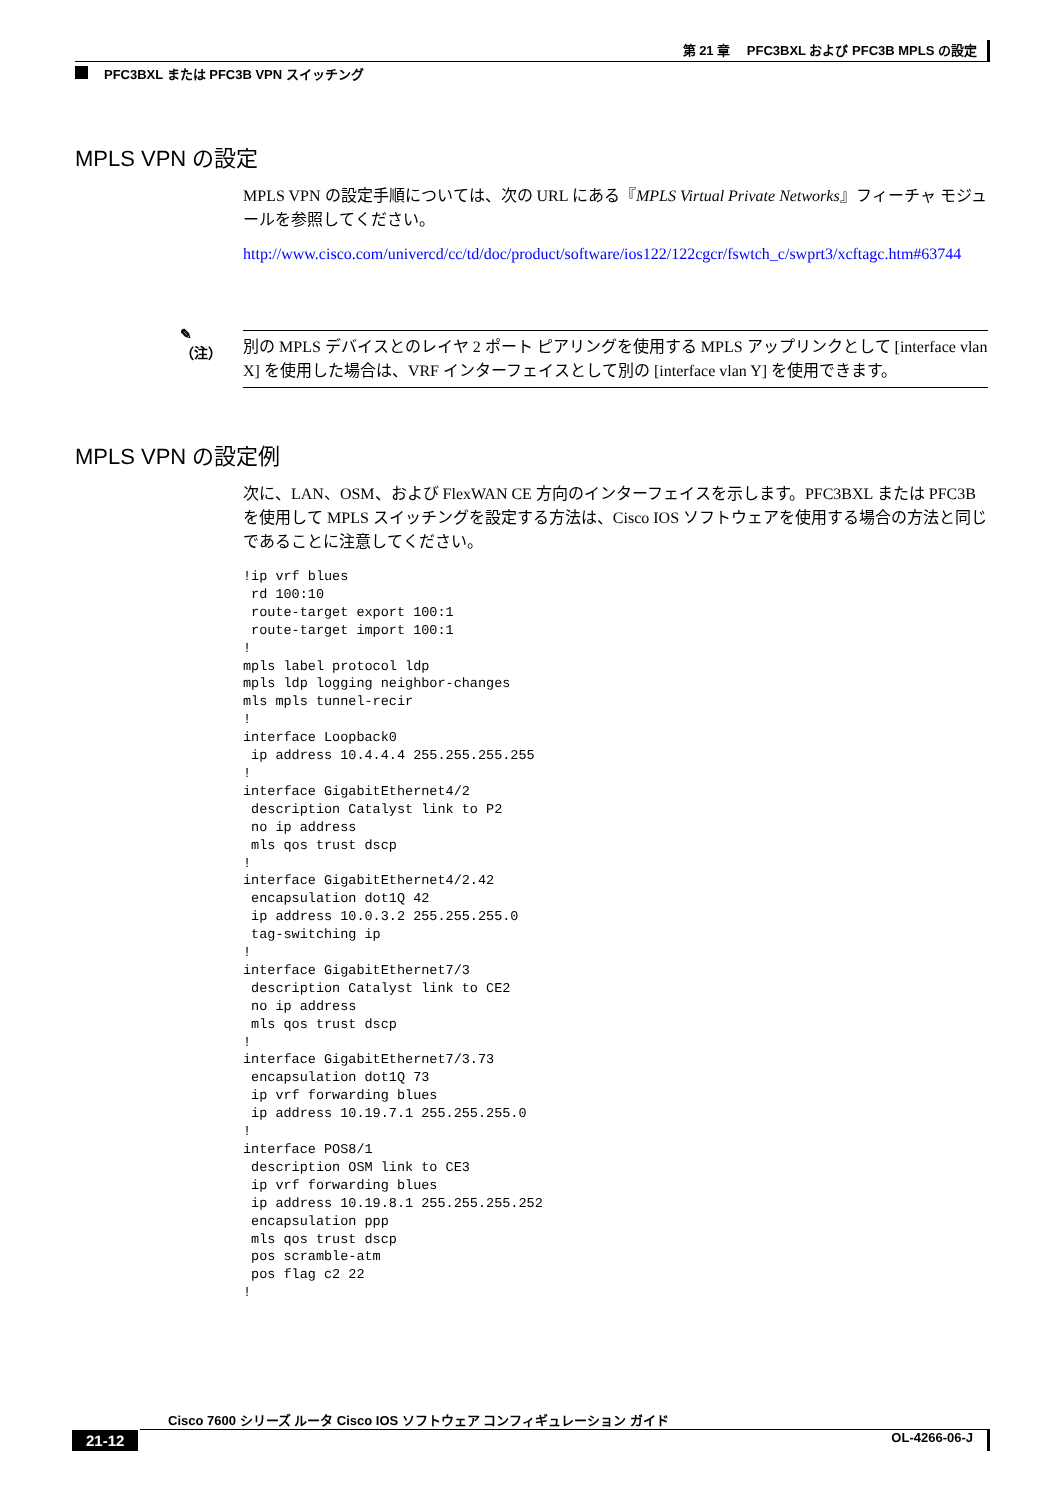第 21 章　 PFC3BXL および PFC3B MPLS の設定
PFC3BXL または PFC3B VPN スイッチング
MPLS VPN の設定
MPLS VPN の設定手順については、次の URL にある『MPLS Virtual Private Networks』フィーチャ モジュールを参照してください。
http://www.cisco.com/univercd/cc/td/doc/product/software/ios122/122cgcr/fswtch_c/swprt3/xcftagc.htm#63744
✎
（注）
別の MPLS デバイスとのレイヤ 2 ポート ピアリングを使用する MPLS アップリンクとして [interface vlan X] を使用した場合は、VRF インターフェイスとして別の [interface vlan Y] を使用できます。
MPLS VPN の設定例
次に、LAN、OSM、および FlexWAN CE 方向のインターフェイスを示します。PFC3BXL または PFC3B を使用して MPLS スイッチングを設定する方法は、Cisco IOS ソフトウェアを使用する場合の方法と同じであることに注意してください。
!ip vrf blues
 rd 100:10
 route-target export 100:1
 route-target import 100:1
!
mpls label protocol ldp
mpls ldp logging neighbor-changes
mls mpls tunnel-recir
!
interface Loopback0
 ip address 10.4.4.4 255.255.255.255
!
interface GigabitEthernet4/2
 description Catalyst link to P2
 no ip address
 mls qos trust dscp
!
interface GigabitEthernet4/2.42
 encapsulation dot1Q 42
 ip address 10.0.3.2 255.255.255.0
 tag-switching ip
!
interface GigabitEthernet7/3
 description Catalyst link to CE2
 no ip address
 mls qos trust dscp
!
interface GigabitEthernet7/3.73
 encapsulation dot1Q 73
 ip vrf forwarding blues
 ip address 10.19.7.1 255.255.255.0
!
interface POS8/1
 description OSM link to CE3
 ip vrf forwarding blues
 ip address 10.19.8.1 255.255.255.252
 encapsulation ppp
 mls qos trust dscp
 pos scramble-atm
 pos flag c2 22
!
Cisco 7600 シリーズ ルータ Cisco IOS ソフトウェア コンフィギュレーション ガイド
21-12 OL-4266-06-J